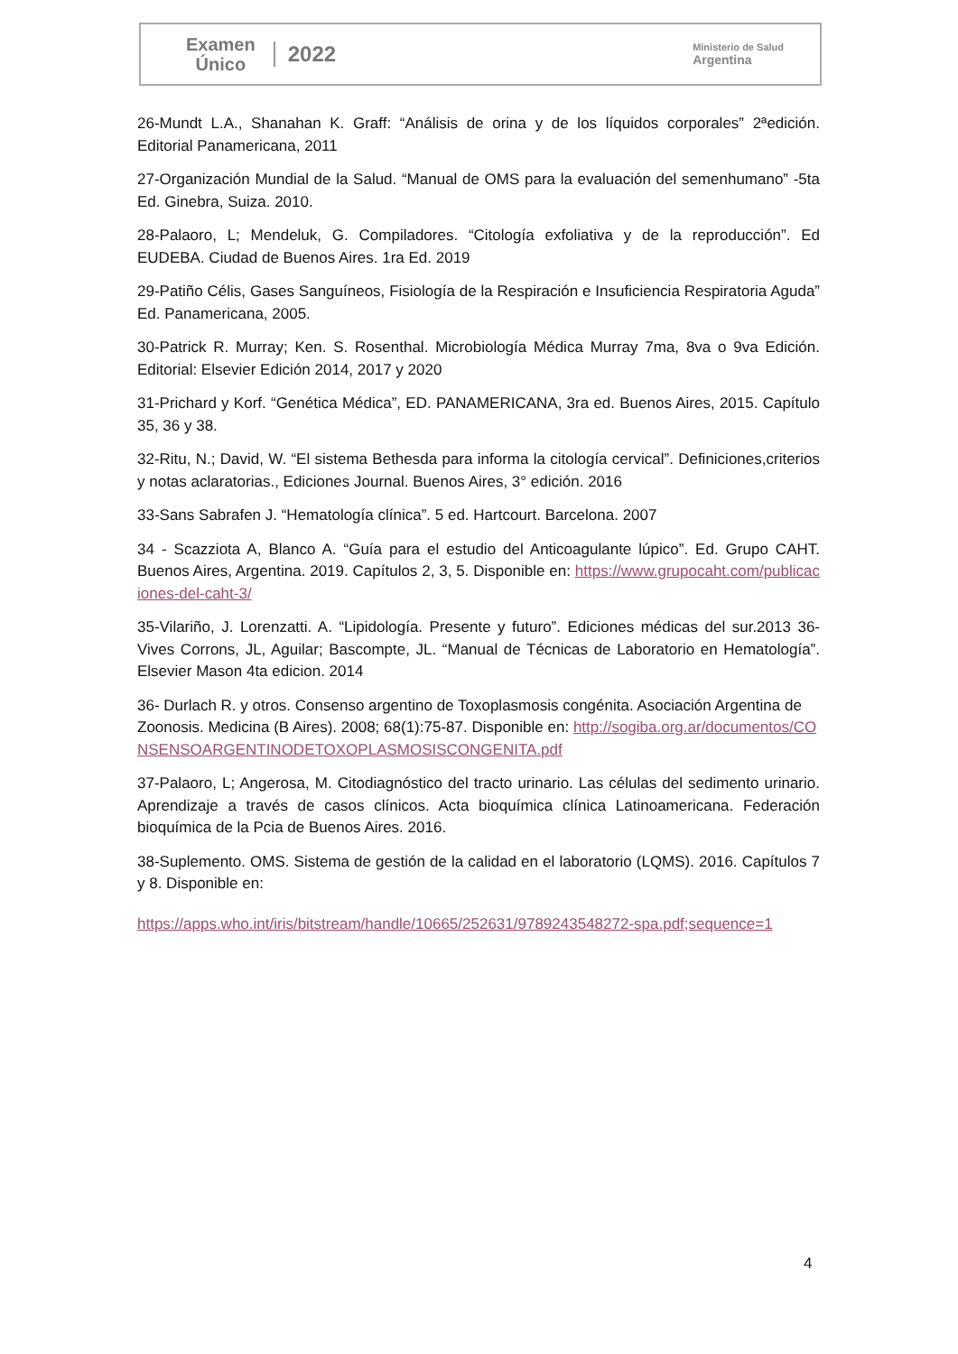Examen
Único
2022
Ministerio de Salud
Argentina
26-Mundt L.A., Shanahan K. Graff: “Análisis de orina y de los líquidos corporales” 2ªedición. Editorial Panamericana, 2011
27-Organización Mundial de la Salud. “Manual de OMS para la evaluación del semenhumano” -5ta Ed. Ginebra, Suiza. 2010.
28-Palaoro, L; Mendeluk, G. Compiladores. “Citología exfoliativa y de la reproducción”. Ed EUDEBA. Ciudad de Buenos Aires. 1ra Ed. 2019
29-Patiño Célis, Gases Sanguíneos, Fisiología de la Respiración e Insuficiencia Respiratoria Aguda” Ed. Panamericana, 2005.
30-Patrick R. Murray; Ken. S. Rosenthal. Microbiología Médica Murray 7ma, 8va o 9va Edición. Editorial: Elsevier Edición 2014, 2017 y 2020
31-Prichard y Korf. “Genética Médica”, ED. PANAMERICANA, 3ra ed. Buenos Aires, 2015. Capítulo 35, 36 y 38.
32-Ritu, N.; David, W. “El sistema Bethesda para informa la citología cervical”. Definiciones,criterios y notas aclaratorias., Ediciones Journal. Buenos Aires, 3° edición. 2016
33-Sans Sabrafen J. “Hematología clínica”. 5 ed. Hartcourt. Barcelona. 2007
34 - Scazziota A, Blanco A. “Guía para el estudio del Anticoagulante lúpico”. Ed. Grupo CAHT. Buenos Aires, Argentina. 2019. Capítulos 2, 3, 5. Disponible en: https://www.grupocaht.com/publicaciones-del-caht-3/
35-Vilariño, J. Lorenzatti. A. “Lipidología. Presente y futuro”. Ediciones médicas del sur.2013 36-Vives Corrons, JL, Aguilar; Bascompte, JL. “Manual de Técnicas de Laboratorio en Hematología”. Elsevier Mason 4ta edicion. 2014
36- Durlach R. y otros. Consenso argentino de Toxoplasmosis congénita. Asociación Argentina de Zoonosis. Medicina (B Aires). 2008; 68(1):75-87. Disponible en: http://sogiba.org.ar/documentos/CONSENSOARGENTINODETOXOPLASMOSISCONGENITA.pdf
37-Palaoro, L; Angerosa, M. Citodiagnóstico del tracto urinario. Las células del sedimento urinario. Aprendizaje a través de casos clínicos. Acta bioquímica clínica Latinoamericana. Federación bioquímica de la Pcia de Buenos Aires. 2016.
38-Suplemento. OMS. Sistema de gestión de la calidad en el laboratorio (LQMS). 2016. Capítulos 7 y 8. Disponible en:
https://apps.who.int/iris/bitstream/handle/10665/252631/9789243548272-spa.pdf;sequence=1
4